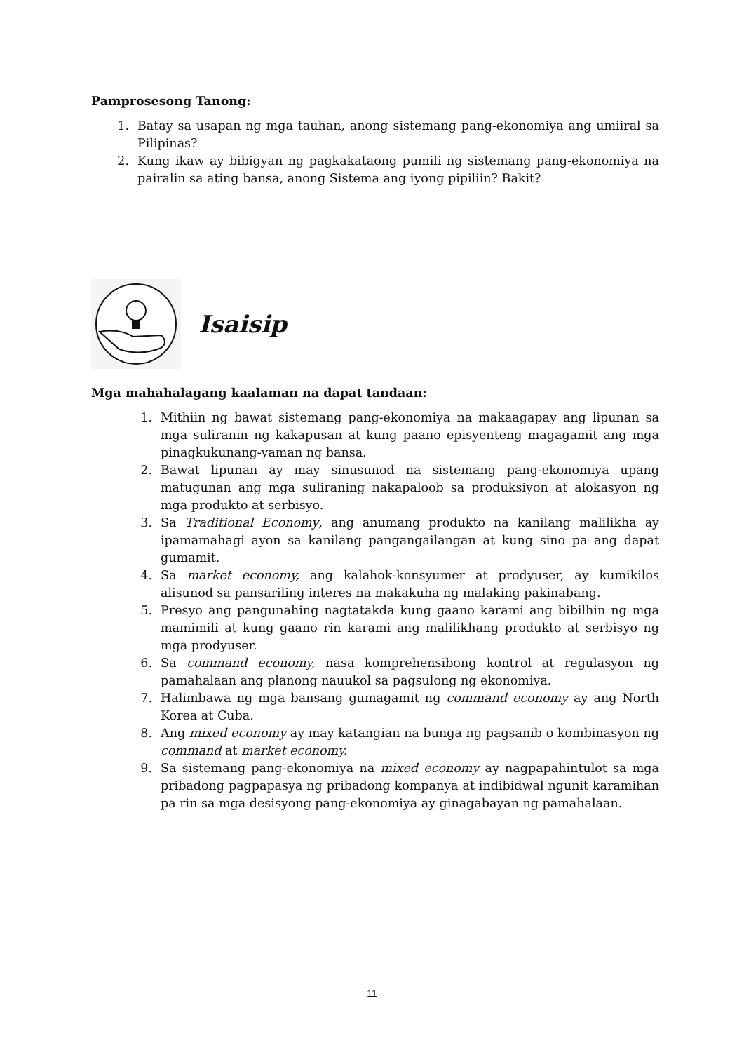Pamprosesong Tanong:
1. Batay sa usapan ng mga tauhan, anong sistemang pang-ekonomiya ang umiiral sa Pilipinas?
2. Kung ikaw ay bibigyan ng pagkakataong pumili ng sistemang pang-ekonomiya na pairalin sa ating bansa, anong Sistema ang iyong pipiliin? Bakit?
Isaisip
Mga mahahalagang kaalaman na dapat tandaan:
1. Mithiin ng bawat sistemang pang-ekonomiya na makaagapay ang lipunan sa mga suliranin ng kakapusan at kung paano episyenteng magagamit ang mga pinagkukunang-yaman ng bansa.
2. Bawat lipunan ay may sinusunod na sistemang pang-ekonomiya upang matugunan ang mga suliraning nakapaloob sa produksiyon at alokasyon ng mga produkto at serbisyo.
3. Sa Traditional Economy, ang anumang produkto na kanilang malilikha ay ipamamahagi ayon sa kanilang pangangailangan at kung sino pa ang dapat gumamit.
4. Sa market economy, ang kalahok-konsyumer at prodyuser, ay kumikilos alisunod sa pansariling interes na makakuha ng malaking pakinabang.
5. Presyo ang pangunahing nagtatakda kung gaano karami ang bibilhin ng mga mamimili at kung gaano rin karami ang malilikhang produkto at serbisyo ng mga prodyuser.
6. Sa command economy, nasa komprehensibong kontrol at regulasyon ng pamahalaan ang planong nauukol sa pagsulong ng ekonomiya.
7. Halimbawa ng mga bansang gumagamit ng command economy ay ang North Korea at Cuba.
8. Ang mixed economy ay may katangian na bunga ng pagsanib o kombinasyon ng command at market economy.
9. Sa sistemang pang-ekonomiya na mixed economy ay nagpapahintulot sa mga pribadong pagpapasya ng pribadong kompanya at indibidwal ngunit karamihan pa rin sa mga desisyong pang-ekonomiya ay ginagabayan ng pamahalaan.
11